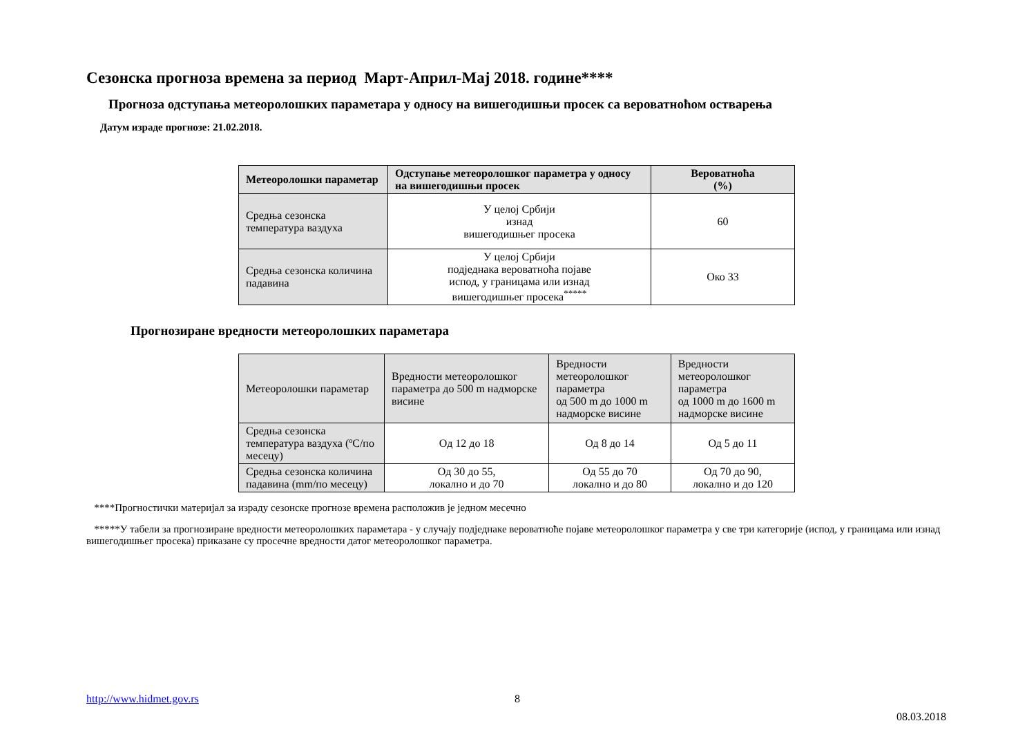Сезонска прогноза времена за период Март-Април-Мај 2018. године****
Прогноза одступања метеоролошких параметара у односу на вишегодишњи просек са вероватноћом остварења
Датум израде прогнозе: 21.02.2018.
| Метеоролошки параметар | Одступање метеоролошког параметра у односу на вишегодишњи просек | Вероватноћа (%) |
| --- | --- | --- |
| Средња сезонска температура ваздуха | У целој Србији изнад вишегодишњег просека | 60 |
| Средња сезонска количина падавина | У целој Србији подједнака вероватноћа појаве испод, у границама или изнад вишегодишњег просека<sup>*****</sup> | Око 33 |
Прогнозиране вредности метеоролошких параметара
| Метеоролошки параметар | Вредности метеоролошког параметра до 500 m надморске висине | Вредности метеоролошког параметра од 500 m до 1000 m надморске висине | Вредности метеоролошког параметра од 1000 m до 1600 m надморске висине |
| Средња сезонска температура ваздуха (ºC/по месецу) | Од 12 до 18 | Од 8 до 14 | Од 5 до 11 |
| Средња сезонска количина падавина (mm/по месецу) | Од 30 до 55, локално и до 70 | Од 55 до 70 локално и до 80 | Од 70 до 90, локално и до 120 |
****Прогностички материјал за израду сезонске прогнозе времена расположив је једном месечно
*****У табели за прогнозиране вредности метеоролошких параметара - у случају подједнаке вероватноће појаве метеоролошког параметра у све три категорије (испод, у границама или изнад вишегодишњег просека) приказане су просечне вредности датог метеоролошког параметра.
http://www.hidmet.gov.rs 8
08.03.2018